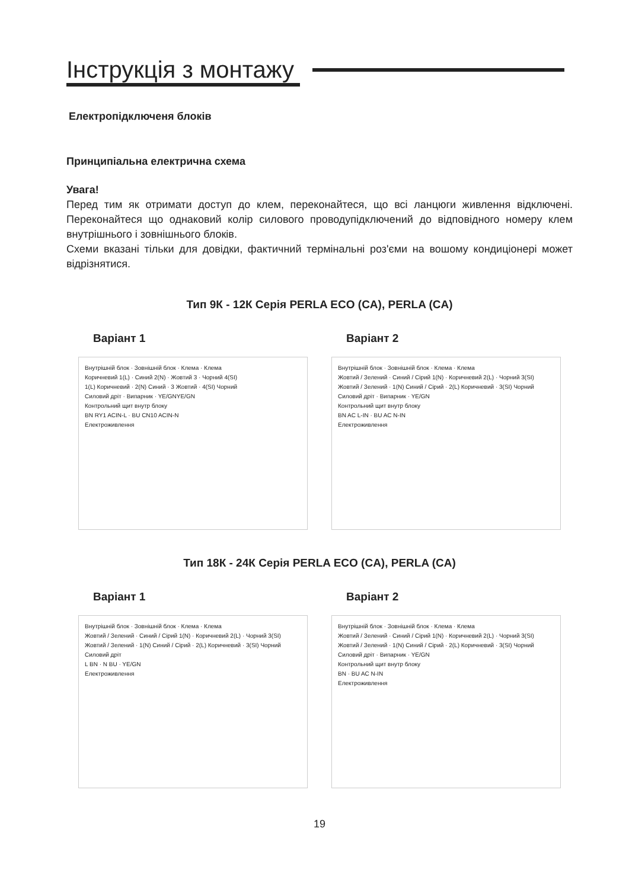Інструкція з монтажу
Електропідключеня блоків
Принципіальна електрична схема
Увага!
Перед тим як отримати доступ до клем, переконайтеся, що всі ланцюги живлення відключені. Переконайтеся що однаковий колір силового проводупідключений до відповідного номеру клем внутрішнього і зовнішнього блоків.
Схеми вказані тільки для довідки, фактичний термінальні роз'єми на вошому кондиціонері может відрізнятися.
Тип 9К - 12К Серія PERLA ECO (CA), PERLA (CA)
Варіант 1
Внутрішній блок · Зовнішній блок · Клема · Клема
Коричневий 1(L) · Синий 2(N) · Жовтий 3 · Чорний 4(SI)
1(L) Коричневий · 2(N) Синий · 3 Жовтий · 4(SI) Чорний
Силовий дріт · Випарник · YE/GNYE/GN
Контрольний щит внутр блоку
BN RY1 ACIN-L · BU CN10 ACIN-N
Електроживлення
Варіант 2
Внутрішній блок · Зовнішній блок · Клема · Клема
Жовтий / Зелений · Синий / Сірий 1(N) · Коричневий 2(L) · Чорний 3(SI)
Жовтий / Зелений · 1(N) Синий / Сірий · 2(L) Коричневий · 3(SI) Чорний
Силовий дріт · Випарник · YE/GN
Контрольний щит внутр блоку
BN AC L-IN · BU AC N-IN
Електроживлення
Тип 18К - 24К Серія PERLA ECO (CA), PERLA (CA)
Варіант 1
Внутрішній блок · Зовнішній блок · Клема · Клема
Жовтий / Зелений · Синий / Сірий 1(N) · Коричневий 2(L) · Чорний 3(SI)
Жовтий / Зелений · 1(N) Синий / Сірий · 2(L) Коричневий · 3(SI) Чорний
Силовий дріт
L BN · N BU · YE/GN
Електроживлення
Варіант 2
Внутрішній блок · Зовнішній блок · Клема · Клема
Жовтий / Зелений · Синий / Сірий 1(N) · Коричневий 2(L) · Чорний 3(SI)
Жовтий / Зелений · 1(N) Синий / Сірий · 2(L) Коричневий · 3(SI) Чорний
Силовий дріт · Випарник · YE/GN
Контрольний щит внутр блоку
BN · BU AC N-IN
Електроживлення
19